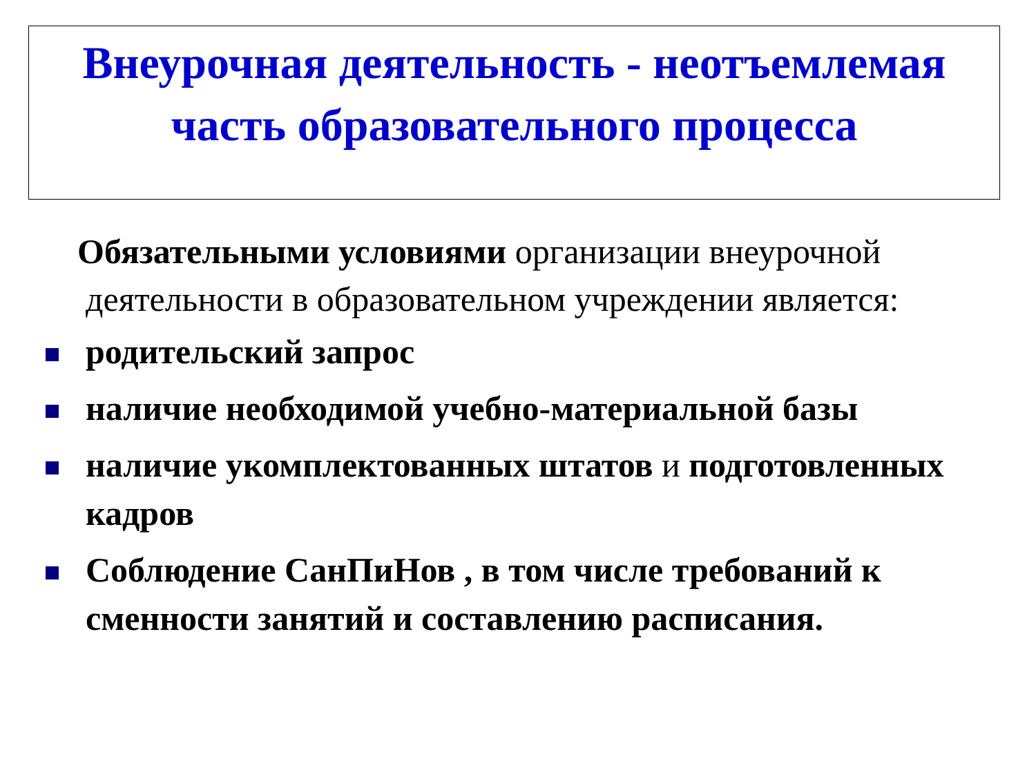Внеурочная деятельность - неотъемлемая часть образовательного процесса
Обязательными условиями организации внеурочной деятельности в образовательном учреждении является:
родительский запрос
наличие необходимой учебно-материальной базы
наличие укомплектованных штатов и подготовленных кадров
Соблюдение СанПиНов , в том числе требований к сменности занятий и составлению расписания.